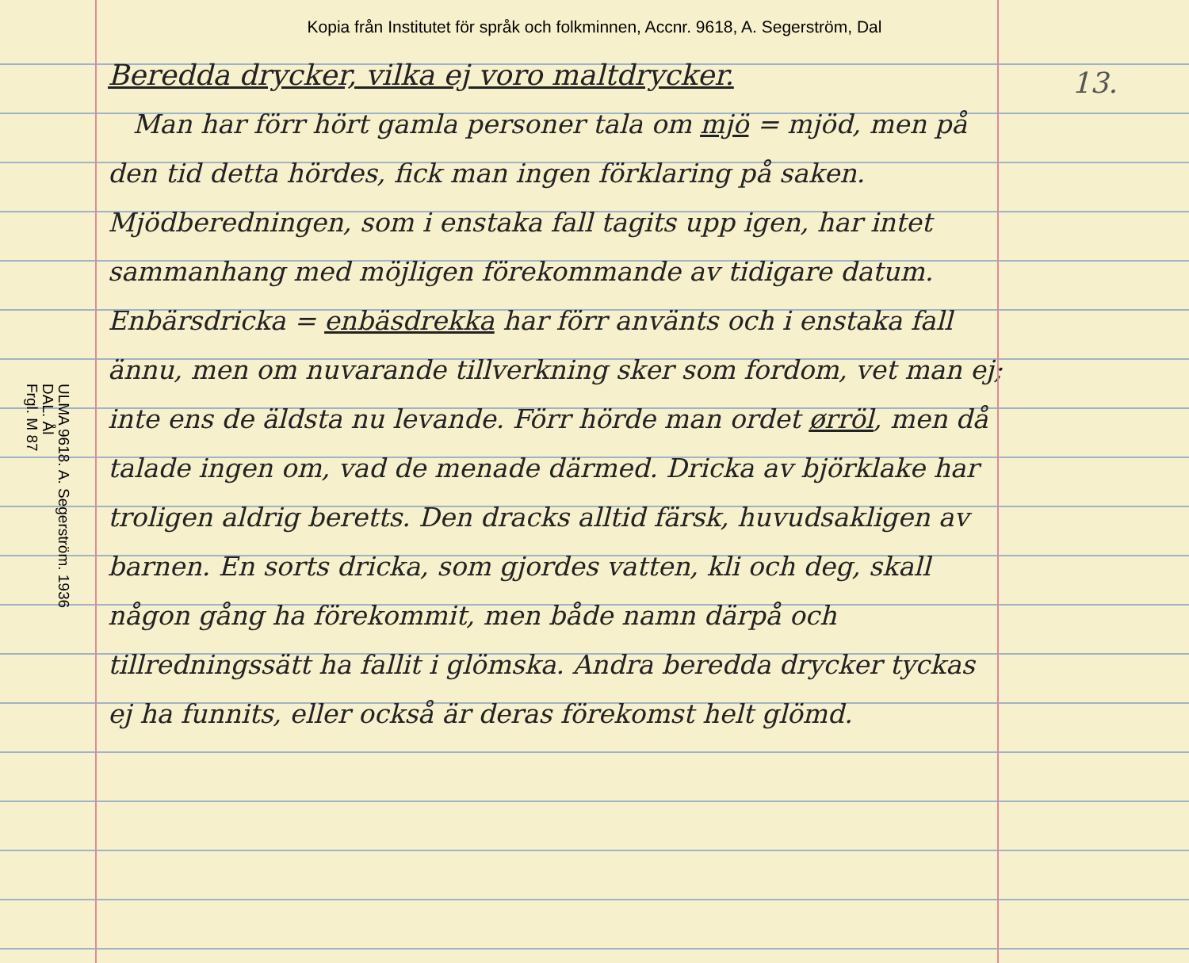Kopia från Institutet för språk och folkminnen, Accnr. 9618, A. Segerström, Dal
ULMA 9618. A. Segerström. 1936
DAL. Ål
Frgl. M 87
Beredda drycker, vilka ej voro maltdrycker.
Man har förr hört gamla personer tala om mjö = mjöd, men på den tid detta hördes, fick man ingen förklaring på saken. Mjödberedningen, som i enstaka fall tagits upp igen, har intet sammanhang med möjligen förekommande av tidigare datum. Enbärsdricka = enbäsdrekka har förr använts och i enstaka fall ännu, men om nuvarande tillverkning sker som fordom, vet man ej; inte ens de äldsta nu levande. Förr hörde man ordet ørröl, men då talade ingen om, vad de menade därmed. Dricka av björklake har troligen aldrig beretts. Den dracks alltid färsk, huvudsakligen av barnen. En sorts dricka, som gjordes vatten, kli och deg, skall någon gång ha förekommit, men både namn därpå och tillredningssätt ha fallit i glömska. Andra beredda drycker tyckas ej ha funnits, eller också är deras förekomst helt glömd.
13.